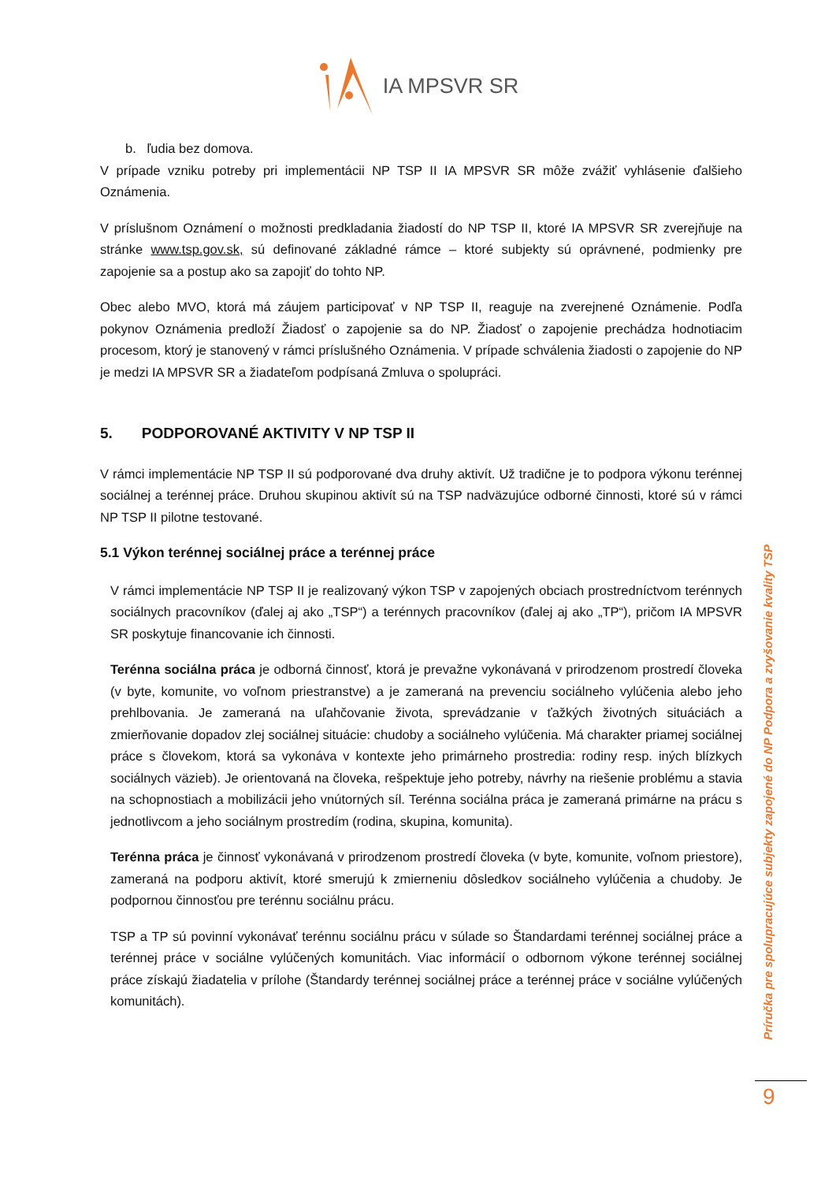IA MPSVR SR
b. ľudia bez domova.
V prípade vzniku potreby pri implementácii NP TSP II IA MPSVR SR môže zvážiť vyhlásenie ďalšieho Oznámenia.
V príslušnom Oznámení o možnosti predkladania žiadostí do NP TSP II, ktoré IA MPSVR SR zverejňuje na stránke www.tsp.gov.sk, sú definované základné rámce – ktoré subjekty sú oprávnené, podmienky pre zapojenie sa a postup ako sa zapojiť do tohto NP.
Obec alebo MVO, ktorá má záujem participovať v NP TSP II, reaguje na zverejnené Oznámenie. Podľa pokynov Oznámenia predloží Žiadosť o zapojenie sa do NP. Žiadosť o zapojenie prechádza hodnotiacim procesom, ktorý je stanovený v rámci príslušného Oznámenia. V prípade schválenia žiadosti o zapojenie do NP je medzi IA MPSVR SR a žiadateľom podpísaná Zmluva o spolupráci.
5. PODPOROVANÉ AKTIVITY V NP TSP II
V rámci implementácie NP TSP II sú podporované dva druhy aktivít. Už tradične je to podpora výkonu terénnej sociálnej a terénnej práce. Druhou skupinou aktivít sú na TSP nadväzujúce odborné činnosti, ktoré sú v rámci NP TSP II pilotne testované.
5.1 Výkon terénnej sociálnej práce a terénnej práce
V rámci implementácie NP TSP II je realizovaný výkon TSP v zapojených obciach prostredníctvom terénnych sociálnych pracovníkov (ďalej aj ako „TSP“) a terénnych pracovníkov (ďalej aj ako „TP“), pričom IA MPSVR SR poskytuje financovanie ich činnosti.
Terénna sociálna práca je odborná činnosť, ktorá je prevažne vykonávaná v prirodzenom prostredí človeka (v byte, komunite, vo voľnom priestranstve) a je zameraná na prevenciu sociálneho vylúčenia alebo jeho prehlbovania. Je zameraná na uľahčovanie života, sprevádzanie v ťažkých životných situáciách a zmierňovanie dopadov zlej sociálnej situácie: chudoby a sociálneho vylúčenia. Má charakter priamej sociálnej práce s človekom, ktorá sa vykonáva v kontexte jeho primárneho prostredia: rodiny resp. iných blízkych sociálnych väzieb). Je orientovaná na človeka, rešpektuje jeho potreby, návrhy na riešenie problému a stavia na schopnostiach a mobilizácii jeho vnútorných síl. Terénna sociálna práca je zameraná primárne na prácu s jednotlivcom a jeho sociálnym prostredím (rodina, skupina, komunita).
Terénna práca je činnosť vykonávaná v prirodzenom prostredí človeka (v byte, komunite, voľnom priestore), zameraná na podporu aktivít, ktoré smerujú k zmierneniu dôsledkov sociálneho vylúčenia a chudoby. Je podpornou činnosťou pre terénnu sociálnu prácu.
TSP a TP sú povinní vykonávať terénnu sociálnu prácu v súlade so Štandardami terénnej sociálnej práce a terénnej práce v sociálne vylúčených komunitách. Viac informácií o odbornom výkone terénnej sociálnej práce získajú žiadatelia v prílohe (Štandardy terénnej sociálnej práce a terénnej práce v sociálne vylúčených komunitách).
Príručka pre spolupracujúce subjekty zapojené do NP Podpora a zvyšovanie kvality TSP
9